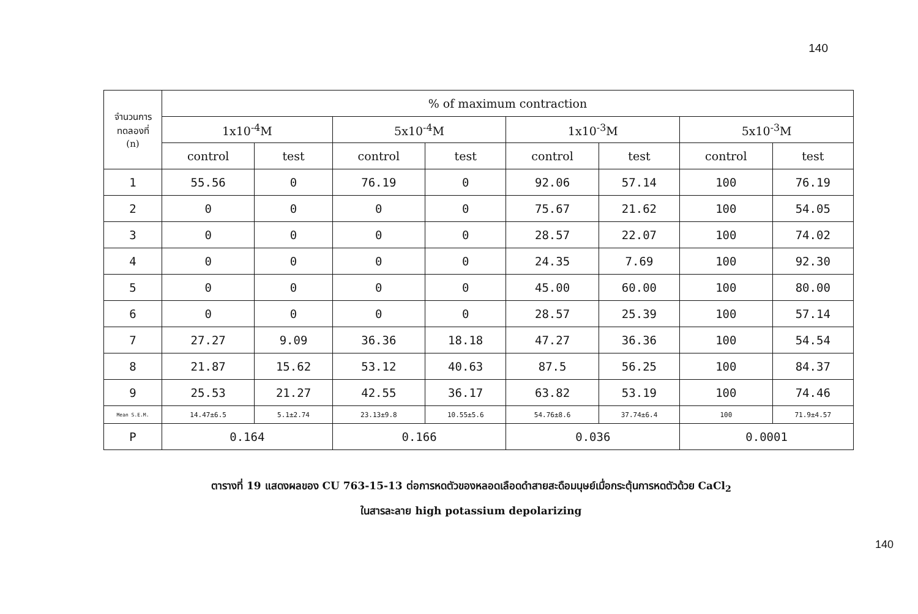140
| จำนวนการ ทดลองที่ (n) | % of maximum contraction | | | | | | | |
| --- | --- | --- | --- | --- | --- | --- | --- | --- |
| | 1x10<sup>-4</sup>M | | 5x10<sup>-4</sup>M | | 1x10<sup>-3</sup>M | | 5x10<sup>-3</sup>M | |
| | control | test | control | test | control | test | control | test |
| 1 | 55.56 | 0 | 76.19 | 0 | 92.06 | 57.14 | 100 | 76.19 |
| 2 | 0 | 0 | 0 | 0 | 75.67 | 21.62 | 100 | 54.05 |
| 3 | 0 | 0 | 0 | 0 | 28.57 | 22.07 | 100 | 74.02 |
| 4 | 0 | 0 | 0 | 0 | 24.35 | 7.69 | 100 | 92.30 |
| 5 | 0 | 0 | 0 | 0 | 45.00 | 60.00 | 100 | 80.00 |
| 6 | 0 | 0 | 0 | 0 | 28.57 | 25.39 | 100 | 57.14 |
| 7 | 27.27 | 9.09 | 36.36 | 18.18 | 47.27 | 36.36 | 100 | 54.54 |
| 8 | 21.87 | 15.62 | 53.12 | 40.63 | 87.5 | 56.25 | 100 | 84.37 |
| 9 | 25.53 | 21.27 | 42.55 | 36.17 | 63.82 | 53.19 | 100 | 74.46 |
| Mean S.E.M. | 14.47±6.5 | 5.1±2.74 | 23.13±9.8 | 10.55±5.6 | 54.76±8.6 | 37.74±6.4 | 100 | 71.9±4.57 |
| P | 0.164 | | 0.166 | | 0.036 | | 0.0001 | |
ตารางที่ 19 แสดงผลของ CU 763-15-13 ต่อการหดตัวของหลอดเลือดดำสายสะดือมนุษย์เมื่อกระตุ้นการหดตัวด้วย CaCl<sub>2</sub>
ในสารละลาย high potassium depolarizing
140